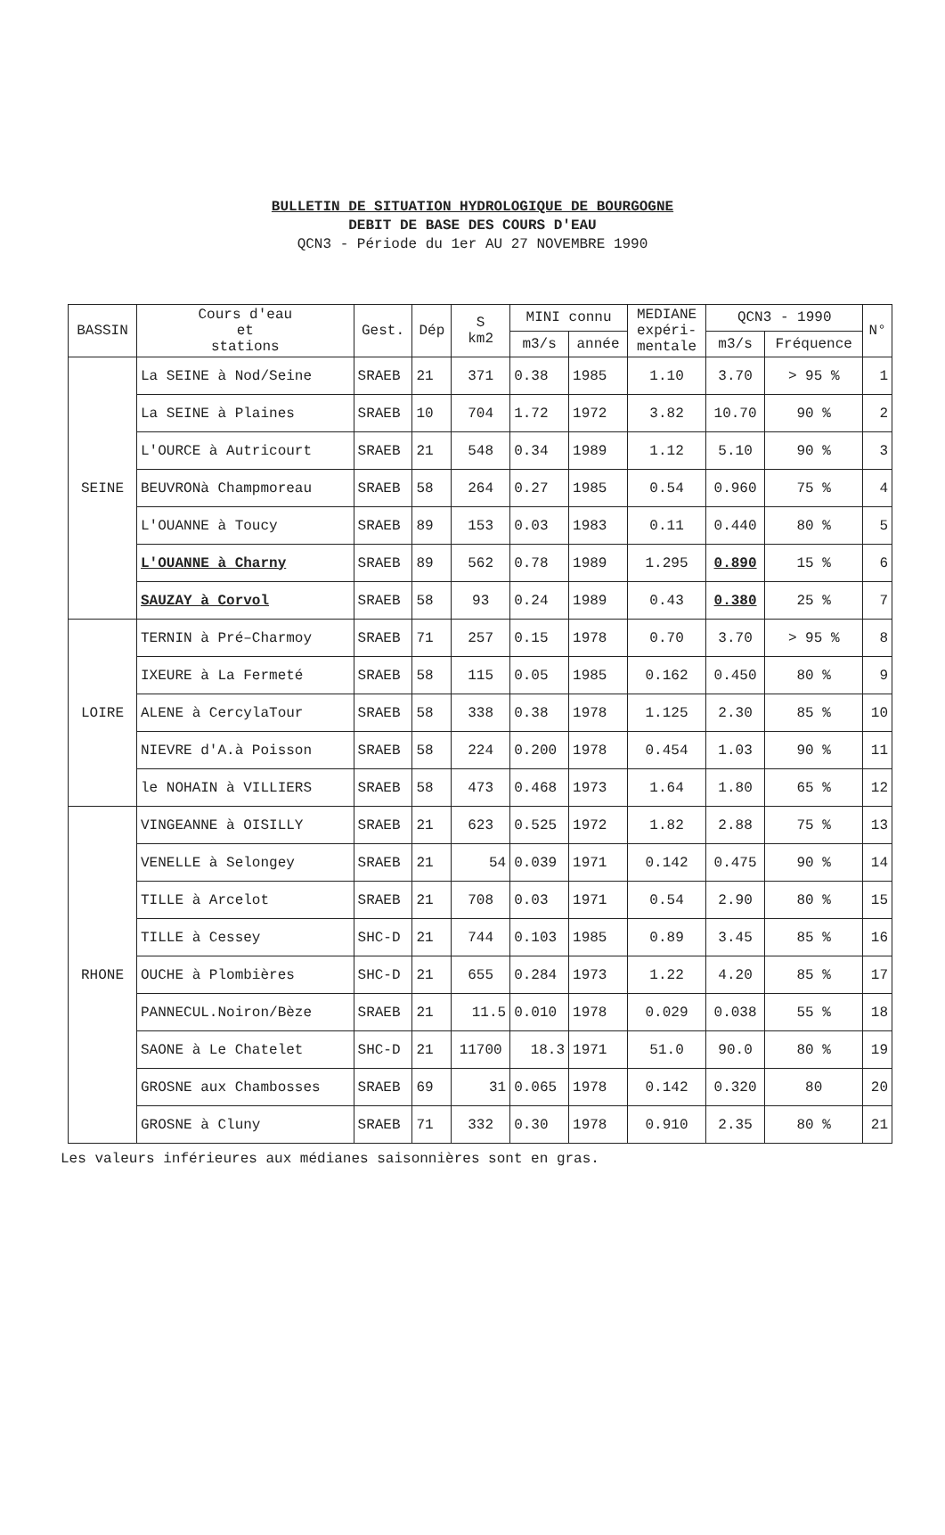BULLETIN DE SITUATION HYDROLOGIQUE DE BOURGOGNE
DEBIT DE BASE DES COURS D'EAU
QCN3 - Période du 1er AU 27 NOVEMBRE 1990
| BASSIN | Cours d'eau et stations | Gest. | Dép | S km2 | MINI connu | | MEDIANE expéri- mentale | QCN3 - 1990 | | N° |
| --- | --- | --- | --- | --- | --- | --- | --- | --- | --- | --- |
| | | | | | m3/s | année | | m3/s | Fréquence | |
| SEINE | La SEINE à Nod/Seine | SRAEB | 21 | 371 | 0.38 | 1985 | 1.10 | 3.70 | > 95 % | 1 |
| | La SEINE à Plaines | SRAEB | 10 | 704 | 1.72 | 1972 | 3.82 | 10.70 | 90 % | 2 |
| | L'OURCE à Autricourt | SRAEB | 21 | 548 | 0.34 | 1989 | 1.12 | 5.10 | 90 % | 3 |
| | BEUVRONà Champmoreau | SRAEB | 58 | 264 | 0.27 | 1985 | 0.54 | 0.960 | 75 % | 4 |
| | L'OUANNE à Toucy | SRAEB | 89 | 153 | 0.03 | 1983 | 0.11 | 0.440 | 80 % | 5 |
| | L'OUANNE à Charny | SRAEB | 89 | 562 | 0.78 | 1989 | 1.295 | 0.890 | 15 % | 6 |
| | SAUZAY à Corvol | SRAEB | 58 | 93 | 0.24 | 1989 | 0.43 | 0.380 | 25 % | 7 |
| LOIRE | TERNIN à Pré–Charmoy | SRAEB | 71 | 257 | 0.15 | 1978 | 0.70 | 3.70 | > 95 % | 8 |
| | IXEURE à La Fermeté | SRAEB | 58 | 115 | 0.05 | 1985 | 0.162 | 0.450 | 80 % | 9 |
| | ALENE à CercylaTour | SRAEB | 58 | 338 | 0.38 | 1978 | 1.125 | 2.30 | 85 % | 10 |
| | NIEVRE d'A.à Poisson | SRAEB | 58 | 224 | 0.200 | 1978 | 0.454 | 1.03 | 90 % | 11 |
| | le NOHAIN à VILLIERS | SRAEB | 58 | 473 | 0.468 | 1973 | 1.64 | 1.80 | 65 % | 12 |
| RHONE | VINGEANNE à OISILLY | SRAEB | 21 | 623 | 0.525 | 1972 | 1.82 | 2.88 | 75 % | 13 |
| | VENELLE à Selongey | SRAEB | 21 | 54 | 0.039 | 1971 | 0.142 | 0.475 | 90 % | 14 |
| | TILLE à Arcelot | SRAEB | 21 | 708 | 0.03 | 1971 | 0.54 | 2.90 | 80 % | 15 |
| | TILLE à Cessey | SHC-D | 21 | 744 | 0.103 | 1985 | 0.89 | 3.45 | 85 % | 16 |
| | OUCHE à Plombières | SHC-D | 21 | 655 | 0.284 | 1973 | 1.22 | 4.20 | 85 % | 17 |
| | PANNECUL.Noiron/Bèze | SRAEB | 21 | 11.5 | 0.010 | 1978 | 0.029 | 0.038 | 55 % | 18 |
| | SAONE à Le Chatelet | SHC-D | 21 | 11700 | 18.3 | 1971 | 51.0 | 90.0 | 80 % | 19 |
| | GROSNE aux Chambosses | SRAEB | 69 | 31 | 0.065 | 1978 | 0.142 | 0.320 | 80 | 20 |
| | GROSNE à Cluny | SRAEB | 71 | 332 | 0.30 | 1978 | 0.910 | 2.35 | 80 % | 21 |
Les valeurs inférieures aux médianes saisonnières sont en gras.